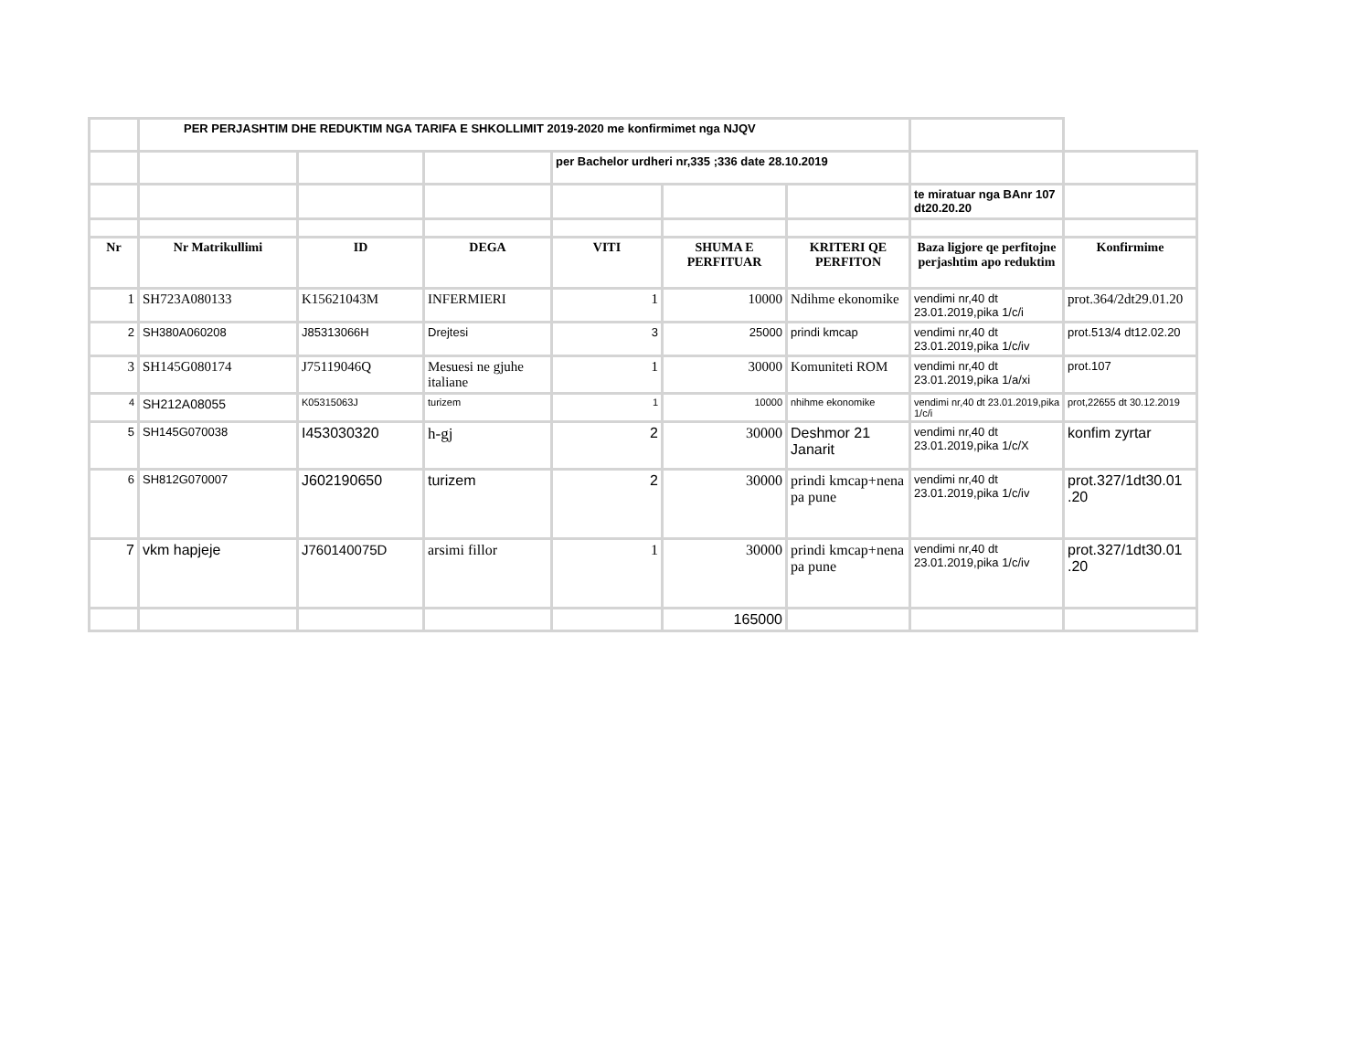| | PER PERJASHTIM DHE REDUKTIM NGA TARIFA E SHKOLLIMIT 2019-2020 me konfirmimet nga NJQV | | | | | | | |
| | | | | per Bachelor urdheri nr,335 ;336 date 28.10.2019 | | | | |
| | | | | | | | te miratuar nga BAnr 107 dt20.20.20 | |
| Nr | Nr Matrikullimi | ID | DEGA | VITI | SHUMA E PERFITUAR | KRITERI QE PERFITON | Baza ligjore qe perfitojne perjashtim apo reduktim | Konfirmime |
| 1 | SH723A080133 | K15621043M | INFERMIERI | 1 | 10000 | Ndihme ekonomike | vendimi nr,40 dt 23.01.2019,pika 1/c/i | prot.364/2dt29.01.20 |
| 2 | SH380A060208 | J85313066H | Drejtesi | 3 | 25000 | prindi kmcap | vendimi nr,40 dt 23.01.2019,pika 1/c/iv | prot.513/4 dt12.02.20 |
| 3 | SH145G080174 | J75119046Q | Mesuesi ne gjuhe italiane | 1 | 30000 | Komuniteti ROM | vendimi nr,40 dt 23.01.2019,pika 1/a/xi | prot.107 |
| 4 | SH212A08055 | K05315063J | turizem | 1 | 10000 | nhihme ekonomike | vendimi nr,40 dt 23.01.2019,pika 1/c/i | prot,22655 dt 30.12.2019 |
| 5 | SH145G070038 | I453030320 | h-gj | 2 | 30000 | Deshmor 21 Janarit | vendimi nr,40 dt 23.01.2019,pika 1/c/X | konfim zyrtar |
| 6 | SH812G070007 | J602190650 | turizem | 2 | 30000 | prindi kmcap+nena pa pune | vendimi nr,40 dt 23.01.2019,pika 1/c/iv | prot.327/1dt30.01 .20 |
| 7 | vkm hapjeje | J760140075D | arsimi fillor | 1 | 30000 | prindi kmcap+nena pa pune | vendimi nr,40 dt 23.01.2019,pika 1/c/iv | prot.327/1dt30.01 .20 |
| | | | | | 165000 | | | |